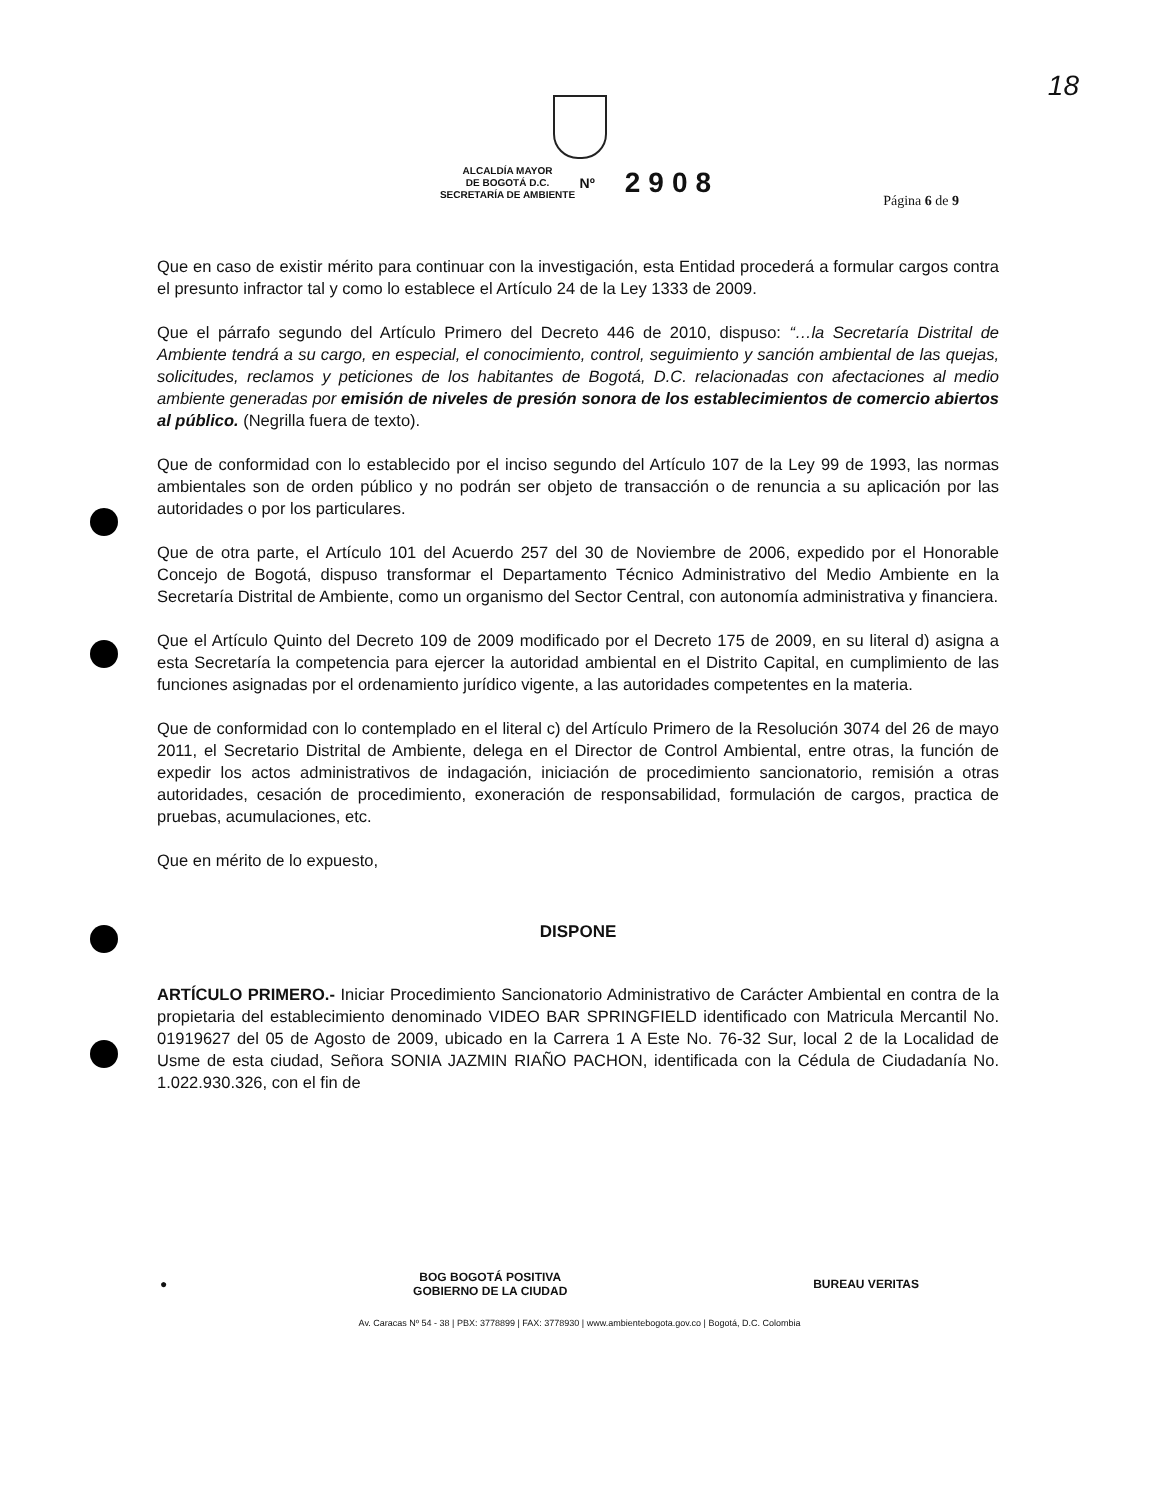18
ALCALDÍA MAYOR
DE BOGOTÁ D.C.
SECRETARÍA DE AMBIENTE Nº 2908
Página 6 de 9
Que en caso de existir mérito para continuar con la investigación, esta Entidad procederá a formular cargos contra el presunto infractor tal y como lo establece el Artículo 24 de la Ley 1333 de 2009.
Que el párrafo segundo del Artículo Primero del Decreto 446 de 2010, dispuso: “…la Secretaría Distrital de Ambiente tendrá a su cargo, en especial, el conocimiento, control, seguimiento y sanción ambiental de las quejas, solicitudes, reclamos y peticiones de los habitantes de Bogotá, D.C. relacionadas con afectaciones al medio ambiente generadas por emisión de niveles de presión sonora de los establecimientos de comercio abiertos al público. (Negrilla fuera de texto).
Que de conformidad con lo establecido por el inciso segundo del Artículo 107 de la Ley 99 de 1993, las normas ambientales son de orden público y no podrán ser objeto de transacción o de renuncia a su aplicación por las autoridades o por los particulares.
Que de otra parte, el Artículo 101 del Acuerdo 257 del 30 de Noviembre de 2006, expedido por el Honorable Concejo de Bogotá, dispuso transformar el Departamento Técnico Administrativo del Medio Ambiente en la Secretaría Distrital de Ambiente, como un organismo del Sector Central, con autonomía administrativa y financiera.
Que el Artículo Quinto del Decreto 109 de 2009 modificado por el Decreto 175 de 2009, en su literal d) asigna a esta Secretaría la competencia para ejercer la autoridad ambiental en el Distrito Capital, en cumplimiento de las funciones asignadas por el ordenamiento jurídico vigente, a las autoridades competentes en la materia.
Que de conformidad con lo contemplado en el literal c) del Artículo Primero de la Resolución 3074 del 26 de mayo 2011, el Secretario Distrital de Ambiente, delega en el Director de Control Ambiental, entre otras, la función de expedir los actos administrativos de indagación, iniciación de procedimiento sancionatorio, remisión a otras autoridades, cesación de procedimiento, exoneración de responsabilidad, formulación de cargos, practica de pruebas, acumulaciones, etc.
Que en mérito de lo expuesto,
DISPONE
ARTÍCULO PRIMERO.- Iniciar Procedimiento Sancionatorio Administrativo de Carácter Ambiental en contra de la propietaria del establecimiento denominado VIDEO BAR SPRINGFIELD identificado con Matricula Mercantil No. 01919627 del 05 de Agosto de 2009, ubicado en la Carrera 1 A Este No. 76-32 Sur, local 2 de la Localidad de Usme de esta ciudad, Señora SONIA JAZMIN RIAÑO PACHON, identificada con la Cédula de Ciudadanía No. 1.022.930.326, con el fin de
● BOG BOGOTÁ POSITIVA
GOBIERNO DE LA CIUDAD BUREAU VERITAS
Av. Caracas Nº 54 - 38 | PBX: 3778899 | FAX: 3778930 | www.ambientebogota.gov.co | Bogotá, D.C. Colombia